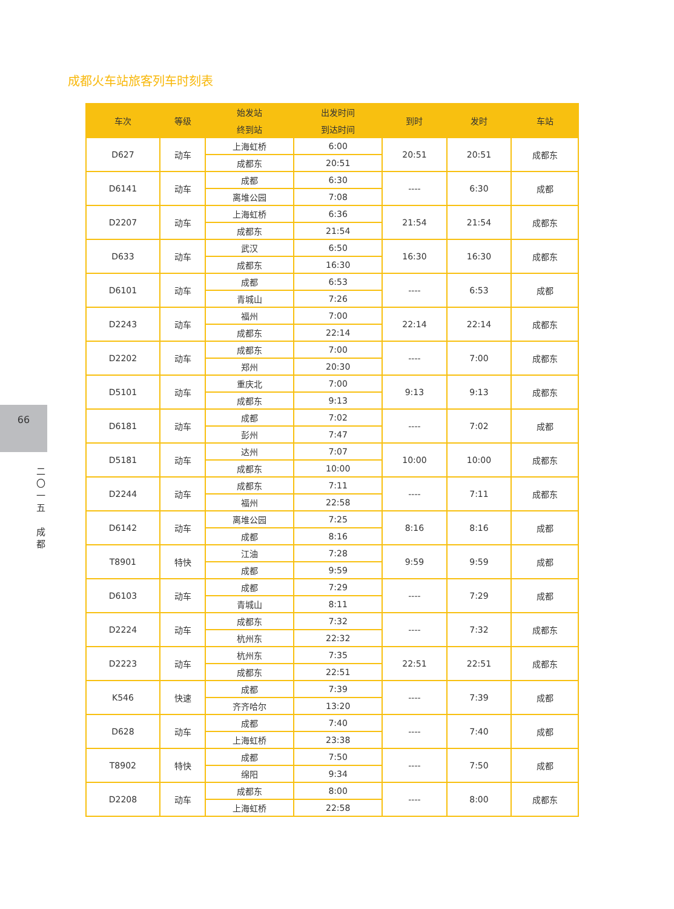成都火车站旅客列车时刻表
66
二
〇
一
五
成
都
| 车次 | 等级 | 始发站 | 出发时间 | 到时 | 发时 | 车站 |
| --- | --- | --- | --- | --- | --- | --- |
| | | 终到站 | 到达时间 | | | |
| D627 | 动车 | 上海虹桥 | 6:00 | 20:51 | 20:51 | 成都东 |
| | | 成都东 | 20:51 | | | |
| D6141 | 动车 | 成都 | 6:30 | ---- | 6:30 | 成都 |
| | | 离堆公园 | 7:08 | | | |
| D2207 | 动车 | 上海虹桥 | 6:36 | 21:54 | 21:54 | 成都东 |
| | | 成都东 | 21:54 | | | |
| D633 | 动车 | 武汉 | 6:50 | 16:30 | 16:30 | 成都东 |
| | | 成都东 | 16:30 | | | |
| D6101 | 动车 | 成都 | 6:53 | ---- | 6:53 | 成都 |
| | | 青城山 | 7:26 | | | |
| D2243 | 动车 | 福州 | 7:00 | 22:14 | 22:14 | 成都东 |
| | | 成都东 | 22:14 | | | |
| D2202 | 动车 | 成都东 | 7:00 | ---- | 7:00 | 成都东 |
| | | 郑州 | 20:30 | | | |
| D5101 | 动车 | 重庆北 | 7:00 | 9:13 | 9:13 | 成都东 |
| | | 成都东 | 9:13 | | | |
| D6181 | 动车 | 成都 | 7:02 | ---- | 7:02 | 成都 |
| | | 彭州 | 7:47 | | | |
| D5181 | 动车 | 达州 | 7:07 | 10:00 | 10:00 | 成都东 |
| | | 成都东 | 10:00 | | | |
| D2244 | 动车 | 成都东 | 7:11 | ---- | 7:11 | 成都东 |
| | | 福州 | 22:58 | | | |
| D6142 | 动车 | 离堆公园 | 7:25 | 8:16 | 8:16 | 成都 |
| | | 成都 | 8:16 | | | |
| T8901 | 特快 | 江油 | 7:28 | 9:59 | 9:59 | 成都 |
| | | 成都 | 9:59 | | | |
| D6103 | 动车 | 成都 | 7:29 | ---- | 7:29 | 成都 |
| | | 青城山 | 8:11 | | | |
| D2224 | 动车 | 成都东 | 7:32 | ---- | 7:32 | 成都东 |
| | | 杭州东 | 22:32 | | | |
| D2223 | 动车 | 杭州东 | 7:35 | 22:51 | 22:51 | 成都东 |
| | | 成都东 | 22:51 | | | |
| K546 | 快速 | 成都 | 7:39 | ---- | 7:39 | 成都 |
| | | 齐齐哈尔 | 13:20 | | | |
| D628 | 动车 | 成都 | 7:40 | ---- | 7:40 | 成都 |
| | | 上海虹桥 | 23:38 | | | |
| T8902 | 特快 | 成都 | 7:50 | ---- | 7:50 | 成都 |
| | | 绵阳 | 9:34 | | | |
| D2208 | 动车 | 成都东 | 8:00 | ---- | 8:00 | 成都东 |
| | | 上海虹桥 | 22:58 | | | |